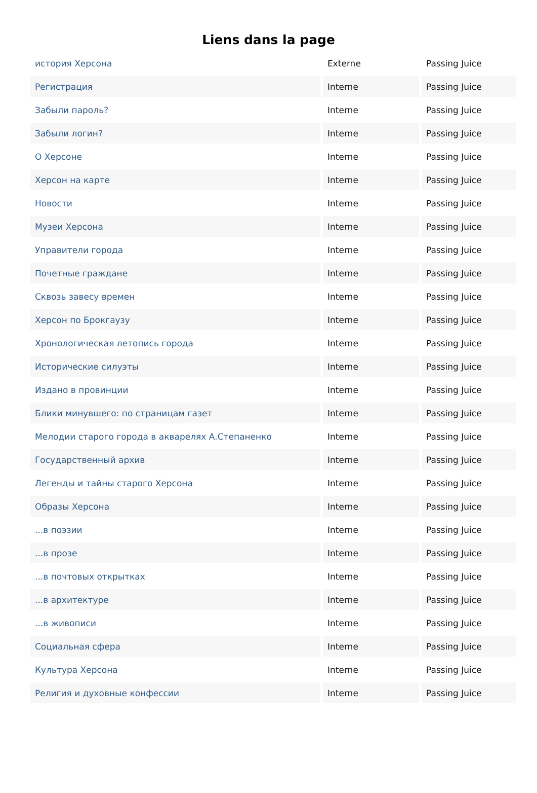Liens dans la page
| история Херсона | Externe | Passing Juice |
| Регистрация | Interne | Passing Juice |
| Забыли пароль? | Interne | Passing Juice |
| Забыли логин? | Interne | Passing Juice |
| О Херсоне | Interne | Passing Juice |
| Херсон на карте | Interne | Passing Juice |
| Новости | Interne | Passing Juice |
| Музеи Херсона | Interne | Passing Juice |
| Управители города | Interne | Passing Juice |
| Почетные граждане | Interne | Passing Juice |
| Сквозь завесу времен | Interne | Passing Juice |
| Херсон по Брокгаузу | Interne | Passing Juice |
| Хронологическая летопись города | Interne | Passing Juice |
| Исторические силуэты | Interne | Passing Juice |
| Издано в провинции | Interne | Passing Juice |
| Блики минувшего: по страницам газет | Interne | Passing Juice |
| Мелодии старого города в акварелях А.Степаненко | Interne | Passing Juice |
| Государственный архив | Interne | Passing Juice |
| Легенды и тайны старого Херсона | Interne | Passing Juice |
| Образы Херсона | Interne | Passing Juice |
| ...в поэзии | Interne | Passing Juice |
| ...в прозе | Interne | Passing Juice |
| ...в почтовых открытках | Interne | Passing Juice |
| ...в архитектуре | Interne | Passing Juice |
| ...в живописи | Interne | Passing Juice |
| Социальная сфера | Interne | Passing Juice |
| Культура Херсона | Interne | Passing Juice |
| Религия и духовные конфессии | Interne | Passing Juice |